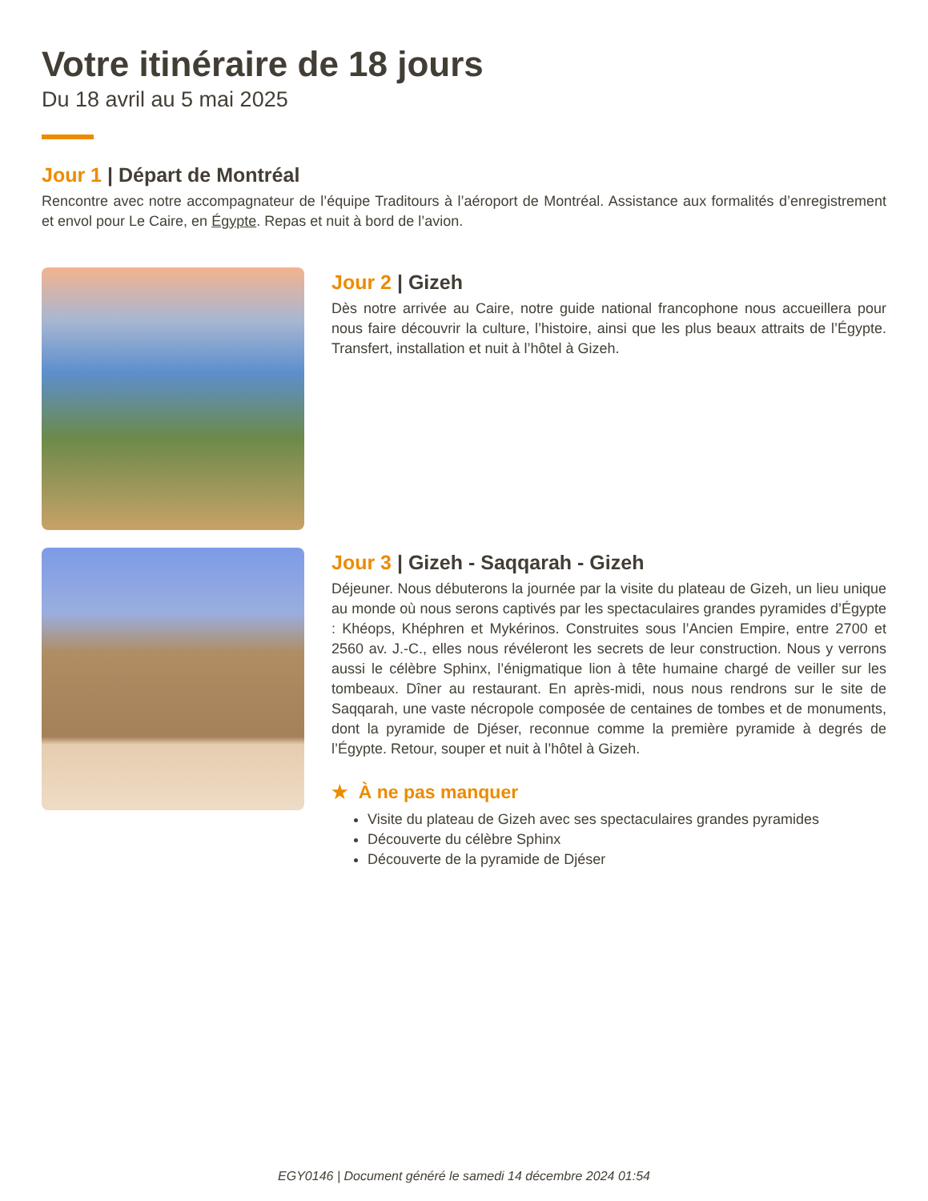Votre itinéraire de 18 jours
Du 18 avril au 5 mai 2025
Jour 1 | Départ de Montréal
Rencontre avec notre accompagnateur de l’équipe Traditours à l’aéroport de Montréal. Assistance aux formalités d’enregistrement et envol pour Le Caire, en Égypte. Repas et nuit à bord de l’avion.
Jour 2 | Gizeh
Dès notre arrivée au Caire, notre guide national francophone nous accueillera pour nous faire découvrir la culture, l’histoire, ainsi que les plus beaux attraits de l’Égypte. Transfert, installation et nuit à l’hôtel à Gizeh.
Jour 3 | Gizeh - Saqqarah - Gizeh
Déjeuner. Nous débuterons la journée par la visite du plateau de Gizeh, un lieu unique au monde où nous serons captivés par les spectaculaires grandes pyramides d’Égypte : Khéops, Khéphren et Mykérinos. Construites sous l’Ancien Empire, entre 2700 et 2560 av. J.-C., elles nous révéleront les secrets de leur construction. Nous y verrons aussi le célèbre Sphinx, l’énigmatique lion à tête humaine chargé de veiller sur les tombeaux. Dîner au restaurant. En après-midi, nous nous rendrons sur le site de Saqqarah, une vaste nécropole composée de centaines de tombes et de monuments, dont la pyramide de Djéser, reconnue comme la première pyramide à degrés de l’Égypte. Retour, souper et nuit à l’hôtel à Gizeh.
★ À ne pas manquer
Visite du plateau de Gizeh avec ses spectaculaires grandes pyramides
Découverte du célèbre Sphinx
Découverte de la pyramide de Djéser
EGY0146 | Document généré le samedi 14 décembre 2024 01:54